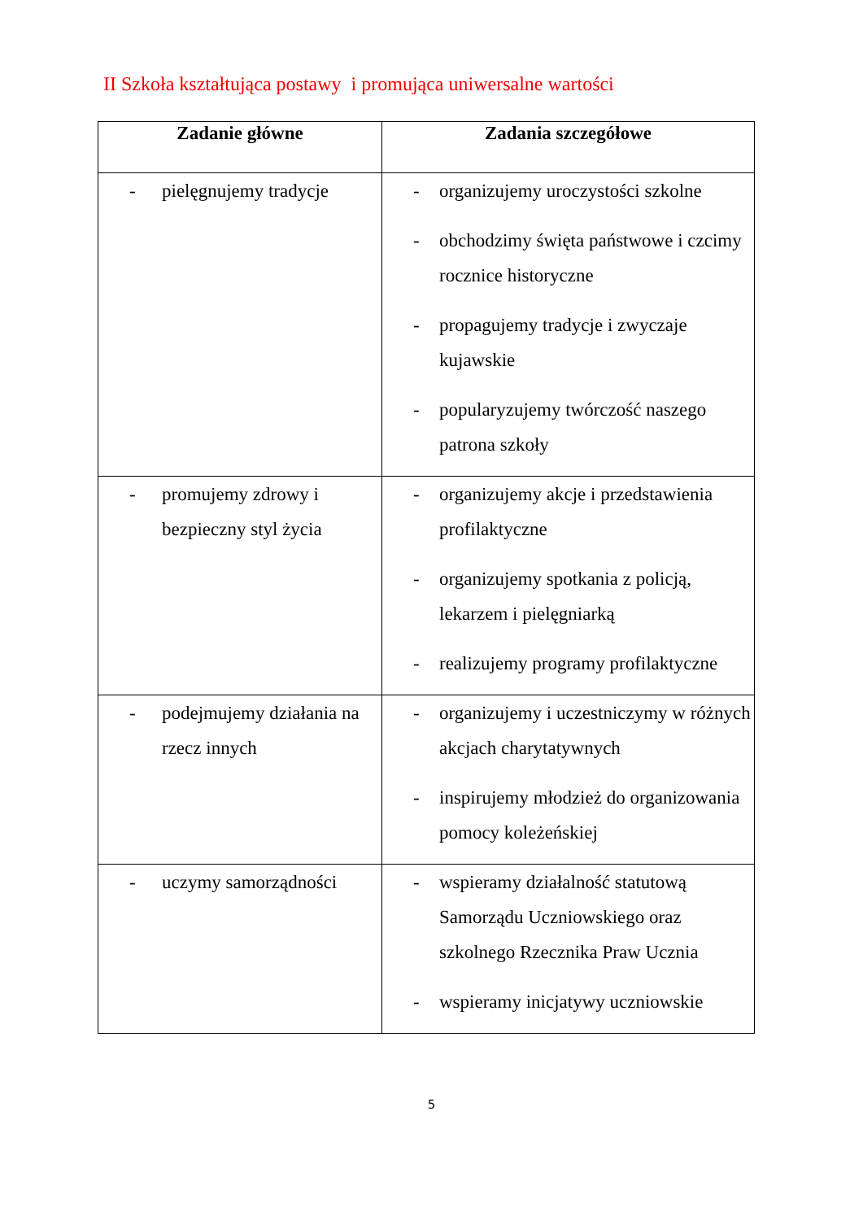II Szkoła kształtująca postawy i promująca uniwersalne wartości
| Zadanie główne | Zadania szczegółowe |
| --- | --- |
| - pielęgnujemy tradycje | - organizujemy uroczystości szkolne - obchodzimy święta państwowe i czcimy rocznice historyczne - propagujemy tradycje i zwyczaje kujawskie - popularyzujemy twórczość naszego patrona szkoły |
| - promujemy zdrowy i bezpieczny styl życia | - organizujemy akcje i przedstawienia profilaktyczne - organizujemy spotkania z policją, lekarzem i pielęgniarką - realizujemy programy profilaktyczne |
| - podejmujemy działania na rzecz innych | - organizujemy i uczestniczymy w różnych akcjach charytatywnych - inspirujemy młodzież do organizowania pomocy koleżeńskiej |
| - uczymy samorządności | - wspieramy działalność statutową Samorządu Uczniowskiego oraz szkolnego Rzecznika Praw Ucznia - wspieramy inicjatywy uczniowskie |
5